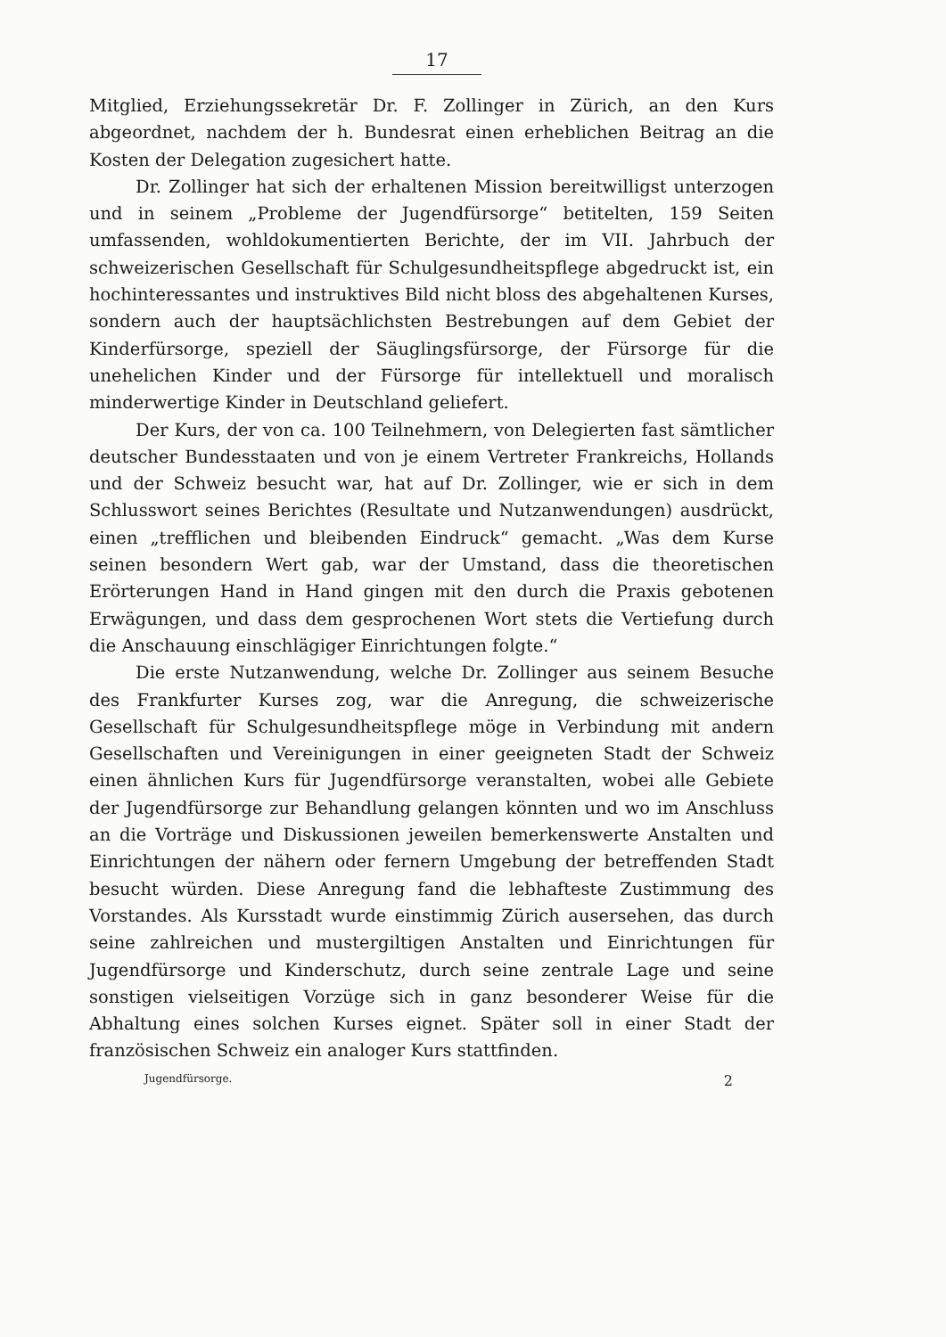17
Mitglied, Erziehungssekretär Dr. F. Zollinger in Zürich, an den Kurs abgeordnet, nachdem der h. Bundesrat einen erheblichen Beitrag an die Kosten der Delegation zugesichert hatte.
Dr. Zollinger hat sich der erhaltenen Mission bereitwilligst unterzogen und in seinem „Probleme der Jugendfürsorge“ betitelten, 159 Seiten umfassenden, wohldokumentierten Berichte, der im VII. Jahrbuch der schweizerischen Gesellschaft für Schulgesundheitspflege abgedruckt ist, ein hochinteressantes und instruktives Bild nicht bloss des abgehaltenen Kurses, sondern auch der hauptsächlichsten Bestrebungen auf dem Gebiet der Kinderfürsorge, speziell der Säuglingsfürsorge, der Fürsorge für die unehelichen Kinder und der Fürsorge für intellektuell und moralisch minderwertige Kinder in Deutschland geliefert.
Der Kurs, der von ca. 100 Teilnehmern, von Delegierten fast sämtlicher deutscher Bundesstaaten und von je einem Vertreter Frankreichs, Hollands und der Schweiz besucht war, hat auf Dr. Zollinger, wie er sich in dem Schlusswort seines Berichtes (Resultate und Nutzanwendungen) ausdrückt, einen „trefflichen und bleibenden Eindruck“ gemacht. „Was dem Kurse seinen besondern Wert gab, war der Umstand, dass die theoretischen Erörterungen Hand in Hand gingen mit den durch die Praxis gebotenen Erwägungen, und dass dem gesprochenen Wort stets die Vertiefung durch die Anschauung einschlägiger Einrichtungen folgte.“
Die erste Nutzanwendung, welche Dr. Zollinger aus seinem Besuche des Frankfurter Kurses zog, war die Anregung, die schweizerische Gesellschaft für Schulgesundheitspflege möge in Verbindung mit andern Gesellschaften und Vereinigungen in einer geeigneten Stadt der Schweiz einen ähnlichen Kurs für Jugendfürsorge veranstalten, wobei alle Gebiete der Jugendfürsorge zur Behandlung gelangen könnten und wo im Anschluss an die Vorträge und Diskussionen jeweilen bemerkenswerte Anstalten und Einrichtungen der nähern oder fernern Umgebung der betreffenden Stadt besucht würden. Diese Anregung fand die lebhafteste Zustimmung des Vorstandes. Als Kursstadt wurde einstimmig Zürich ausersehen, das durch seine zahlreichen und mustergiltigen Anstalten und Einrichtungen für Jugendfürsorge und Kinderschutz, durch seine zentrale Lage und seine sonstigen vielseitigen Vorzüge sich in ganz besonderer Weise für die Abhaltung eines solchen Kurses eignet. Später soll in einer Stadt der französischen Schweiz ein analoger Kurs stattfinden.
Jugendfürsorge. 2